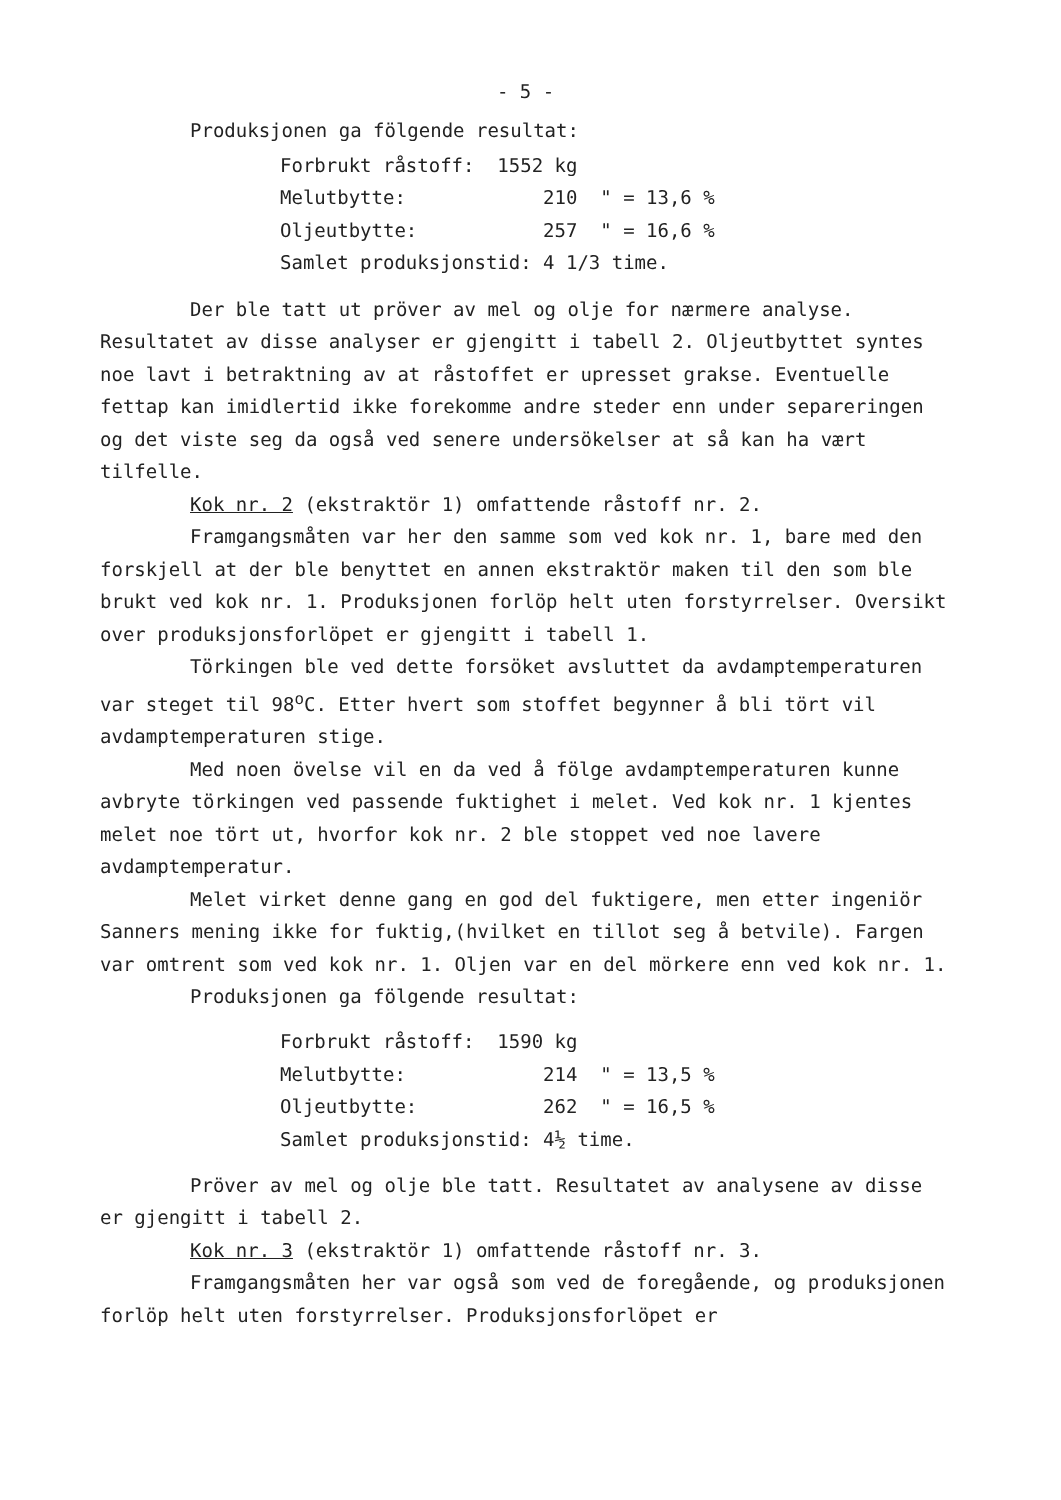- 5 -
Produksjonen ga fölgende resultat:
| Forbrukt råstoff: | 1552 kg |
| Melutbytte: | 210 " = 13,6 % |
| Oljeutbytte: | 257 " = 16,6 % |
| Samlet produksjonstid: 4 1/3 time. | |
Der ble tatt ut pröver av mel og olje for nærmere analyse. Resultatet av disse analyser er gjengitt i tabell 2. Oljeutbyttet syntes noe lavt i betraktning av at råstoffet er upresset grakse. Eventuelle fettap kan imidlertid ikke forekomme andre steder enn under separeringen og det viste seg da også ved senere undersökelser at så kan ha vært tilfelle.
Kok nr. 2 (ekstraktör 1) omfattende råstoff nr. 2.
Framgangsmåten var her den samme som ved kok nr. 1, bare med den forskjell at der ble benyttet en annen ekstraktör maken til den som ble brukt ved kok nr. 1. Produksjonen forlöp helt uten forstyrrelser. Oversikt over produksjonsforlöpet er gjengitt i tabell 1.
Törkingen ble ved dette forsöket avsluttet da avdamptemperaturen var steget til 98<sup>o</sup>C. Etter hvert som stoffet begynner å bli tört vil avdamptemperaturen stige.
Med noen övelse vil en da ved å fölge avdamptemperaturen kunne avbryte törkingen ved passende fuktighet i melet. Ved kok nr. 1 kjentes melet noe tört ut, hvorfor kok nr. 2 ble stoppet ved noe lavere avdamptemperatur.
Melet virket denne gang en god del fuktigere, men etter ingeniör Sanners mening ikke for fuktig,(hvilket en tillot seg å betvile). Fargen var omtrent som ved kok nr. 1. Oljen var en del mörkere enn ved kok nr. 1.
Produksjonen ga fölgende resultat:
| Forbrukt råstoff: | 1590 kg |
| Melutbytte: | 214 " = 13,5 % |
| Oljeutbytte: | 262 " = 16,5 % |
| Samlet produksjonstid: 4½ time. | |
Pröver av mel og olje ble tatt. Resultatet av analysene av disse er gjengitt i tabell 2.
Kok nr. 3 (ekstraktör 1) omfattende råstoff nr. 3.
Framgangsmåten her var også som ved de foregående, og produksjonen forlöp helt uten forstyrrelser. Produksjonsforlöpet er